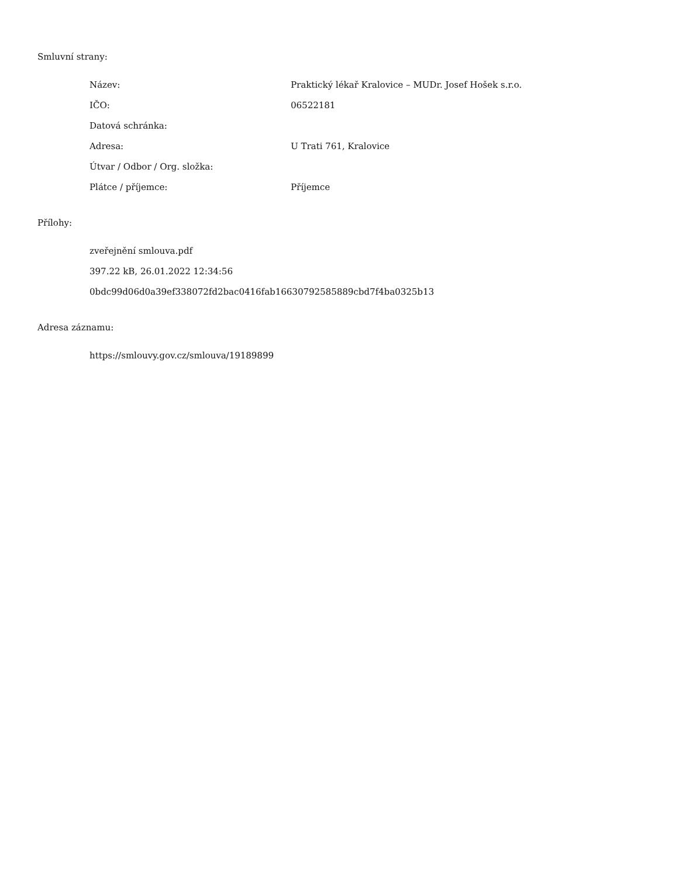Smluvní strany:
| Název: | Praktický lékař Kralovice – MUDr. Josef Hošek s.r.o. |
| IČO: | 06522181 |
| Datová schránka: | |
| Adresa: | U Trati 761, Kralovice |
| Útvar / Odbor / Org. složka: | |
| Plátce / příjemce: | Příjemce |
Přílohy:
zveřejnění smlouva.pdf
397.22 kB, 26.01.2022 12:34:56
0bdc99d06d0a39ef338072fd2bac0416fab16630792585889cbd7f4ba0325b13
Adresa záznamu:
https://smlouvy.gov.cz/smlouva/19189899